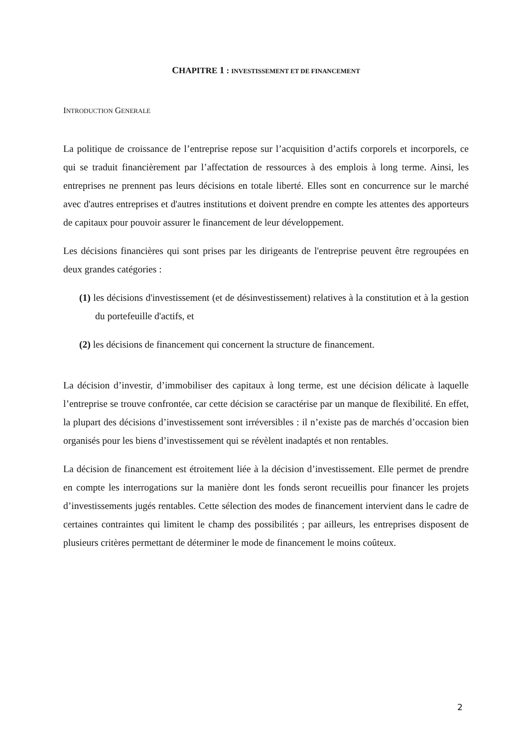CHAPITRE 1 : INVESTISSEMENT ET DE FINANCEMENT
INTRODUCTION GENERALE
La politique de croissance de l’entreprise repose sur l’acquisition d’actifs corporels et incorporels, ce qui se traduit financièrement par l’affectation de ressources à des emplois à long terme. Ainsi, les entreprises ne prennent pas leurs décisions en totale liberté. Elles sont en concurrence sur le marché avec d'autres entreprises et d'autres institutions et doivent prendre en compte les attentes des apporteurs de capitaux pour pouvoir assurer le financement de leur développement.
Les décisions financières qui sont prises par les dirigeants de l'entreprise peuvent être regroupées en deux grandes catégories :
(1) les décisions d'investissement (et de désinvestissement) relatives à la constitution et à la gestion du portefeuille d'actifs, et
(2) les décisions de financement qui concernent la structure de financement.
La décision d’investir, d’immobiliser des capitaux à long terme, est une décision délicate à laquelle l’entreprise se trouve confrontée, car cette décision se caractérise par un manque de flexibilité. En effet, la plupart des décisions d’investissement sont irréversibles : il n’existe pas de marchés d’occasion bien organisés pour les biens d’investissement qui se révèlent inadaptés et non rentables.
La décision de financement est étroitement liée à la décision d’investissement. Elle permet de prendre en compte les interrogations sur la manière dont les fonds seront recueillis pour financer les projets d’investissements jugés rentables. Cette sélection des modes de financement intervient dans le cadre de certaines contraintes qui limitent le champ des possibilités ; par ailleurs, les entreprises disposent de plusieurs critères permettant de déterminer le mode de financement le moins coûteux.
2